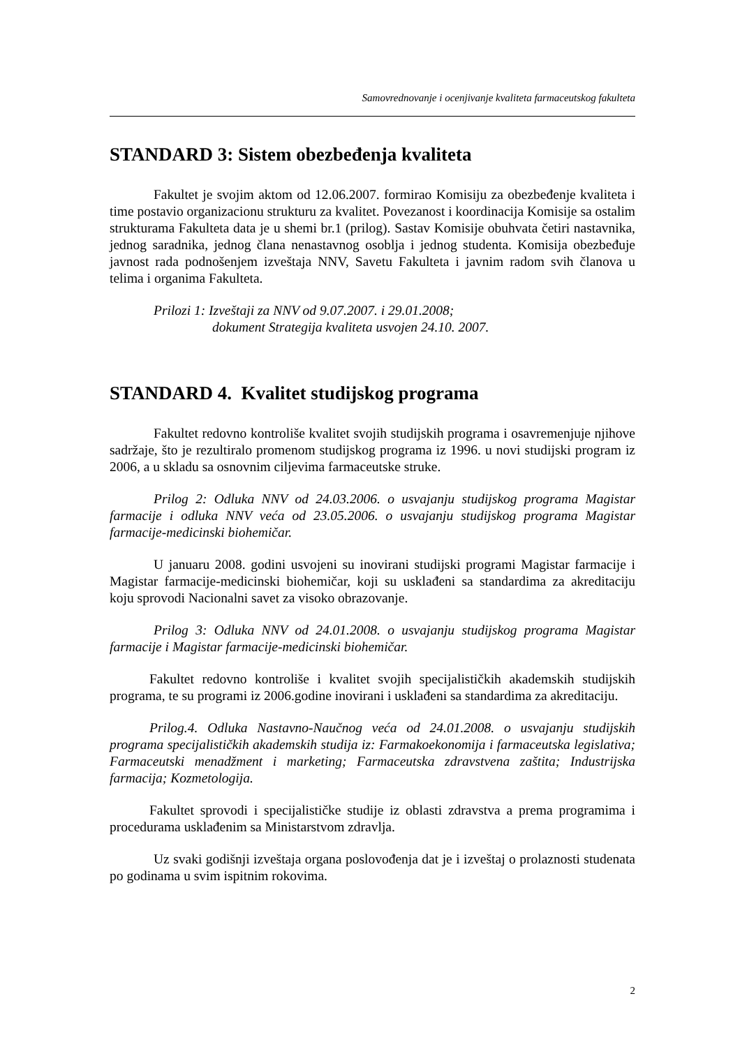Samovrednovanje i ocenjivanje kvaliteta farmaceutskog fakulteta
STANDARD 3: Sistem obezbeđenja kvaliteta
Fakultet je svojim aktom od 12.06.2007. formirao Komisiju za obezbeđenje kvaliteta i time postavio organizacionu strukturu za kvalitet. Povezanost i koordinacija Komisije sa ostalim strukturama Fakulteta data je u shemi br.1 (prilog). Sastav Komisije obuhvata četiri nastavnika, jednog saradnika, jednog člana nenastavnog osoblja i jednog studenta. Komisija obezbeđuje javnost rada podnošenjem izveštaja NNV, Savetu Fakulteta i javnim radom svih članova u telima i organima Fakulteta.
Prilozi 1: Izveštaji za NNV od 9.07.2007. i 29.01.2008;
dokument Strategija kvaliteta usvojen 24.10. 2007.
STANDARD 4. Kvalitet studijskog programa
Fakultet redovno kontroliše kvalitet svojih studijskih programa i osavremenjuje njihove sadržaje, što je rezultiralo promenom studijskog programa iz 1996. u novi studijski program iz 2006, a u skladu sa osnovnim ciljevima farmaceutske struke.
Prilog 2: Odluka NNV od 24.03.2006. o usvajanju studijskog programa Magistar farmacije i odluka NNV veća od 23.05.2006. o usvajanju studijskog programa Magistar farmacije-medicinski biohemičar.
U januaru 2008. godini usvojeni su inovirani studijski programi Magistar farmacije i Magistar farmacije-medicinski biohemičar, koji su usklađeni sa standardima za akreditaciju koju sprovodi Nacionalni savet za visoko obrazovanje.
Prilog 3: Odluka NNV od 24.01.2008. o usvajanju studijskog programa Magistar farmacije i Magistar farmacije-medicinski biohemičar.
Fakultet redovno kontroliše i kvalitet svojih specijalističkih akademskih studijskih programa, te su programi iz 2006.godine inovirani i usklađeni sa standardima za akreditaciju.
Prilog.4. Odluka Nastavno-Naučnog veća od 24.01.2008. o usvajanju studijskih programa specijalističkih akademskih studija iz: Farmakoekonomija i farmaceutska legislativa; Farmaceutski menadžment i marketing; Farmaceutska zdravstvena zaštita; Industrijska farmacija; Kozmetologija.
Fakultet sprovodi i specijalističke studije iz oblasti zdravstva a prema programima i procedurama usklađenim sa Ministarstvom zdravlja.
Uz svaki godišnji izveštaja organa poslovođenja dat je i izveštaj o prolaznosti studenata po godinama u svim ispitnim rokovima.
2